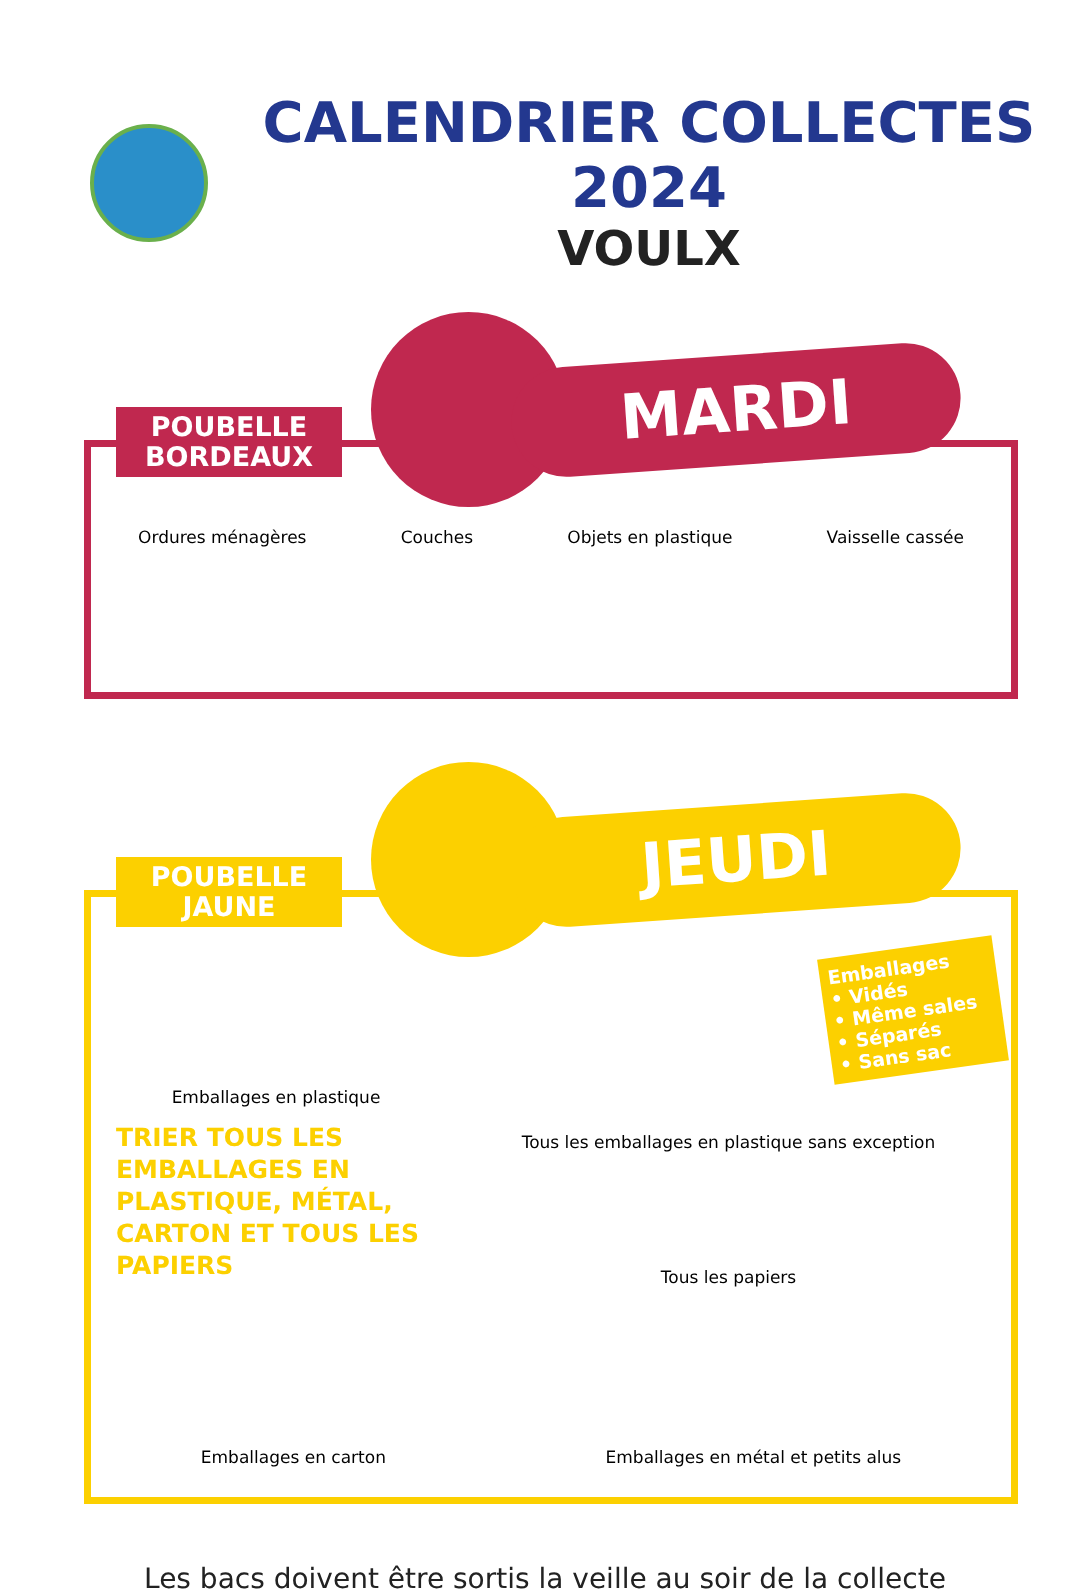CALENDRIER COLLECTES 2024
VOULX
POUBELLE
BORDEAUX
MARDI
Ordures ménagères Couches Objets en plastique Vaisselle cassée
POUBELLE
JAUNE
JEUDI
Emballages en plastique
TRIER TOUS LES EMBALLAGES EN PLASTIQUE, MÉTAL, CARTON ET TOUS LES PAPIERS
Emballages
• Vidés
• Même sales
• Séparés
• Sans sac
Tous les emballages en plastique sans exception
Tous les papiers
Emballages en carton Emballages en métal et petits alus
Les bacs doivent être sortis la veille au soir de la collecte